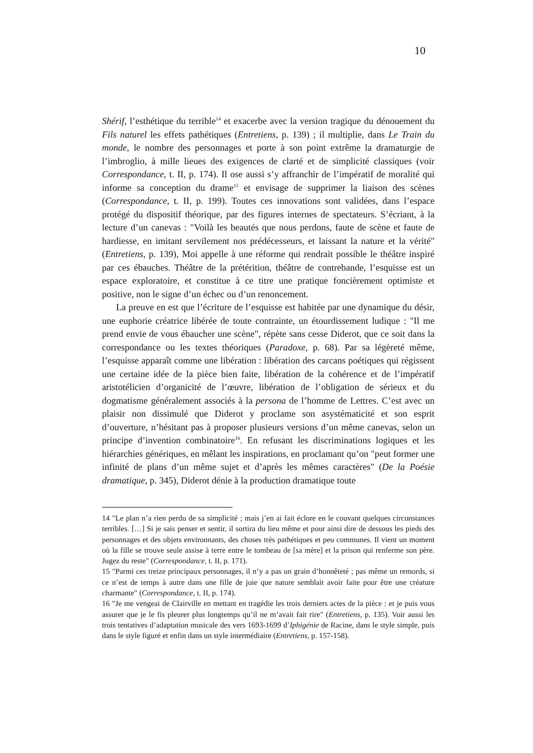10
Shérif, l’esthétique du terrible<sup>14</sup> et exacerbe avec la version tragique du dénouement du Fils naturel les effets pathétiques (Entretiens, p. 139) ; il multiplie, dans Le Train du monde, le nombre des personnages et porte à son point extrême la dramaturgie de l’imbroglio, à mille lieues des exigences de clarté et de simplicité classiques (voir Correspondance, t. II, p. 174). Il ose aussi s’y affranchir de l’impératif de moralité qui informe sa conception du drame<sup>15</sup> et envisage de supprimer la liaison des scènes (Correspondance, t. II, p. 199). Toutes ces innovations sont validées, dans l’espace protégé du dispositif théorique, par des figures internes de spectateurs. S’écriant, à la lecture d’un canevas : "Voilà les beautés que nous perdons, faute de scène et faute de hardiesse, en imitant servilement nos prédécesseurs, et laissant la nature et la vérité" (Entretiens, p. 139), Moi appelle à une réforme qui rendrait possible le théâtre inspiré par ces ébauches. Théâtre de la prétérition, théâtre de contrebande, l’esquisse est un espace exploratoire, et constitue à ce titre une pratique foncièrement optimiste et positive, non le signe d’un échec ou d’un renoncement.
La preuve en est que l’écriture de l’esquisse est habitée par une dynamique du désir, une euphorie créatrice libérée de toute contrainte, un étourdissement ludique : "Il me prend envie de vous ébaucher une scène", répète sans cesse Diderot, que ce soit dans la correspondance ou les textes théoriques (Paradoxe, p. 68). Par sa légèreté même, l’esquisse apparaît comme une libération : libération des carcans poétiques qui régissent une certaine idée de la pièce bien faite, libération de la cohérence et de l’impératif aristotélicien d’organicité de l’œuvre, libération de l’obligation de sérieux et du dogmatisme généralement associés à la persona de l’homme de Lettres. C’est avec un plaisir non dissimulé que Diderot y proclame son asystématicité et son esprit d’ouverture, n’hésitant pas à proposer plusieurs versions d’un même canevas, selon un principe d’invention combinatoire<sup>16</sup>. En refusant les discriminations logiques et les hiérarchies génériques, en mêlant les inspirations, en proclamant qu’on "peut former une infinité de plans d’un même sujet et d’après les mêmes caractères" (De la Poésie dramatique, p. 345), Diderot dénie à la production dramatique toute
14 "Le plan n’a rien perdu de sa simplicité ; mais j’en ai fait éclore en le couvant quelques circonstances terribles. […] Si je sais penser et sentir, il sortira du lieu même et pour ainsi dire de dessous les pieds des personnages et des objets environnants, des choses très pathétiques et peu communes. Il vient un moment où la fille se trouve seule assise à terre entre le tombeau de [sa mère] et la prison qui renferme son père. Jugez du reste" (Correspondance, t. II, p. 171).
15 "Parmi ces treize principaux personnages, il n’y a pas un grain d’honnêteté ; pas même un remords, si ce n’est de temps à autre dans une fille de joie que nature semblait avoir faite pour être une créature charmante" (Correspondance, t. II, p. 174).
16 "Je me vengeai de Clairville en mettant en tragédie les trois derniers actes de la pièce : et je puis vous assurer que je le fis pleurer plus longtemps qu’il ne m’avait fait rire" (Entretiens, p. 135). Voir aussi les trois tentatives d’adaptation musicale des vers 1693-1699 d’Iphigénie de Racine, dans le style simple, puis dans le style figuré et enfin dans un style intermédiaire (Entretiens, p. 157-158).